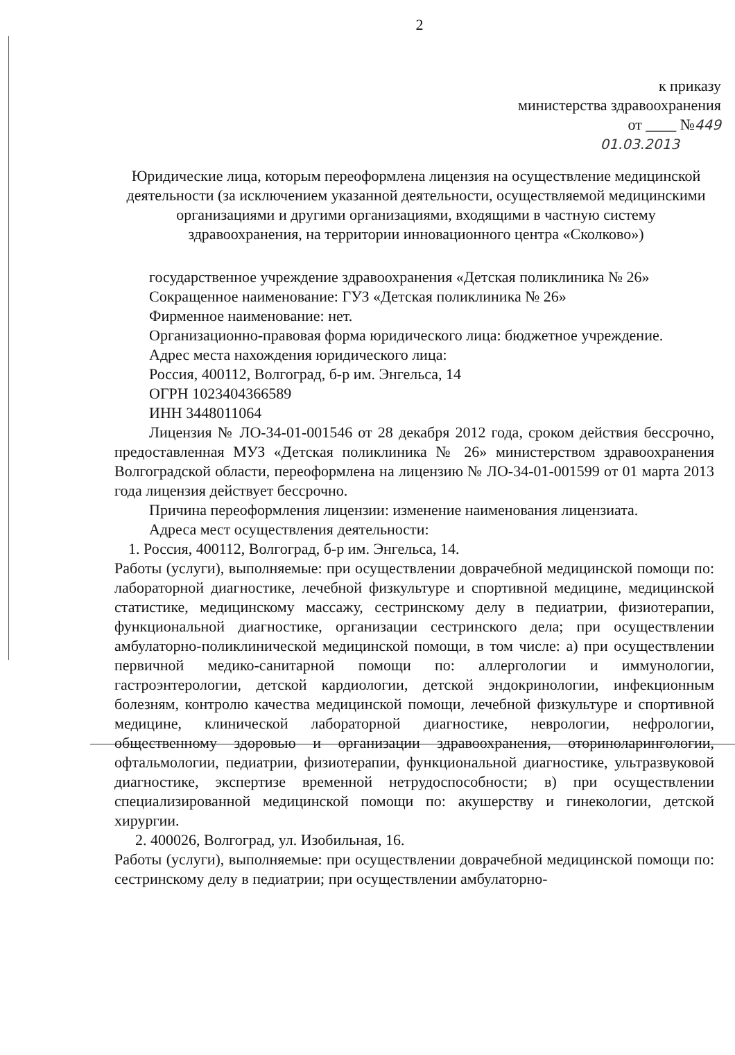2
к приказу
министерства здравоохранения
от ____ №449
01.03.2013
Юридические лица, которым переоформлена лицензия на осуществление медицинской деятельности (за исключением указанной деятельности, осуществляемой медицинскими организациями и другими организациями, входящими в частную систему здравоохранения, на территории инновационного центра «Сколково»)
государственное учреждение здравоохранения «Детская поликлиника № 26»
Сокращенное наименование: ГУЗ «Детская поликлиника № 26»
Фирменное наименование: нет.
Организационно-правовая форма юридического лица: бюджетное учреждение.
Адрес места нахождения юридического лица:
Россия, 400112, Волгоград, б-р им. Энгельса, 14
ОГРН 1023404366589
ИНН 3448011064
Лицензия № ЛО-34-01-001546 от 28 декабря 2012 года, сроком действия бессрочно, предоставленная МУЗ «Детская поликлиника № 26» министерством здравоохранения Волгоградской области, переоформлена на лицензию № ЛО-34-01-001599 от 01 марта 2013 года лицензия действует бессрочно.
Причина переоформления лицензии: изменение наименования лицензиата.
Адреса мест осуществления деятельности:
1. Россия, 400112, Волгоград, б-р им. Энгельса, 14.
Работы (услуги), выполняемые: при осуществлении доврачебной медицинской помощи по: лабораторной диагностике, лечебной физкультуре и спортивной медицине, медицинской статистике, медицинскому массажу, сестринскому делу в педиатрии, физиотерапии, функциональной диагностике, организации сестринского дела; при осуществлении амбулаторно-поликлинической медицинской помощи, в том числе: а) при осуществлении первичной медико-санитарной помощи по: аллергологии и иммунологии, гастроэнтерологии, детской кардиологии, детской эндокринологии, инфекционным болезням, контролю качества медицинской помощи, лечебной физкультуре и спортивной медицине, клинической лабораторной диагностике, неврологии, нефрологии, общественному здоровью и организации здравоохранения, оториноларингологии, офтальмологии, педиатрии, физиотерапии, функциональной диагностике, ультразвуковой диагностике, экспертизе временной нетрудоспособности; в) при осуществлении специализированной медицинской помощи по: акушерству и гинекологии, детской хирургии.
2. 400026, Волгоград, ул. Изобильная, 16.
Работы (услуги), выполняемые: при осуществлении доврачебной медицинской помощи по: сестринскому делу в педиатрии; при осуществлении амбулаторно-